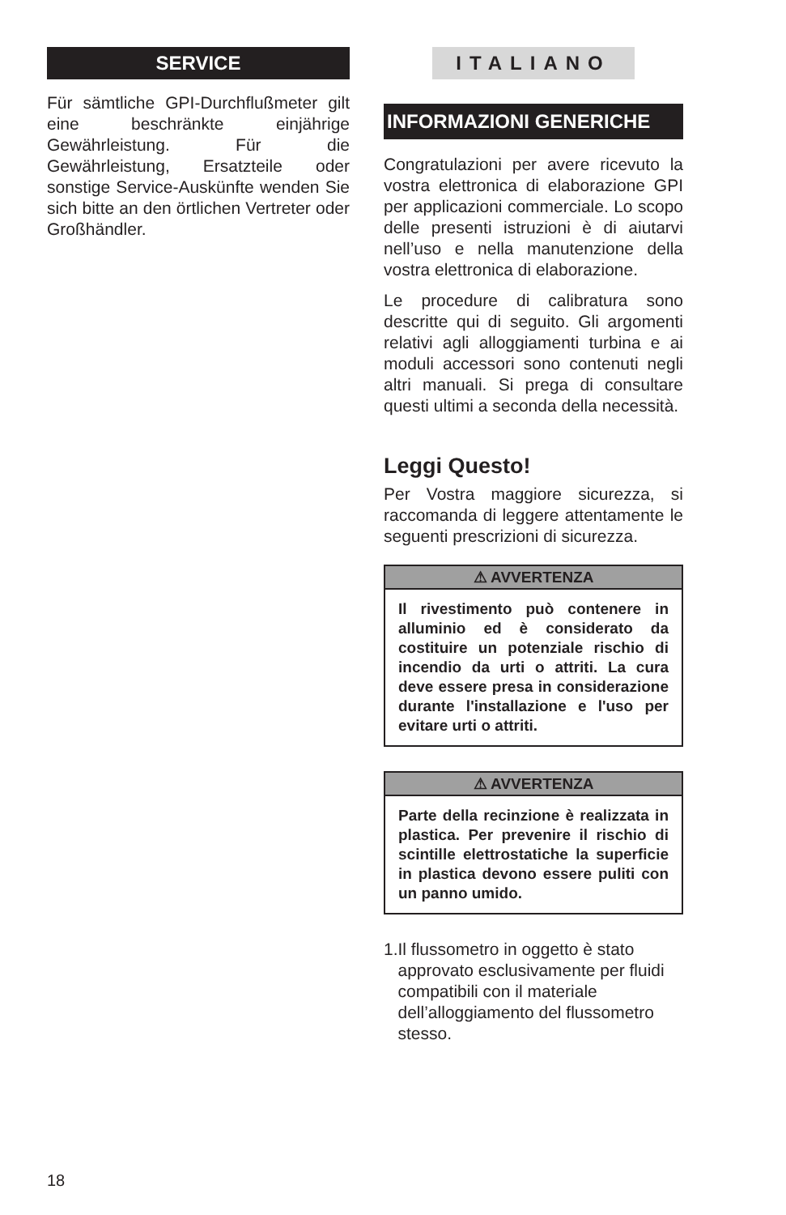SERVICE
Für sämtliche GPI-Durchflußmeter gilt eine beschränkte einjährige Gewährleistung. Für die Gewährleistung, Ersatzteile oder sonstige Service-Auskünfte wenden Sie sich bitte an den örtlichen Vertreter oder Großhändler.
ITALIANO
INFORMAZIONI GENERICHE
Congratulazioni per avere ricevuto la vostra elettronica di elaborazione GPI per applicazioni commerciale. Lo scopo delle presenti istruzioni è di aiutarvi nell’uso e nella manutenzione della vostra elettronica di elaborazione.
Le procedure di calibratura sono descritte qui di seguito. Gli argomenti relativi agli alloggiamenti turbina e ai moduli accessori sono contenuti negli altri manuali. Si prega di consultare questi ultimi a seconda della necessità.
Leggi Questo!
Per Vostra maggiore sicurezza, si raccomanda di leggere attentamente le seguenti prescrizioni di sicurezza.
⚠ AVVERTENZA
Il rivestimento può contenere in alluminio ed è considerato da costituire un potenziale rischio di incendio da urti o attriti. La cura deve essere presa in considerazione durante l'installazione e l'uso per evitare urti o attriti.
⚠ AVVERTENZA
Parte della recinzione è realizzata in plastica. Per prevenire il rischio di scintille elettrostatiche la superficie in plastica devono essere puliti con un panno umido.
1. Il flussometro in oggetto è stato approvato esclusivamente per fluidi compatibili con il materiale dell’alloggiamento del flussometro stesso.
18